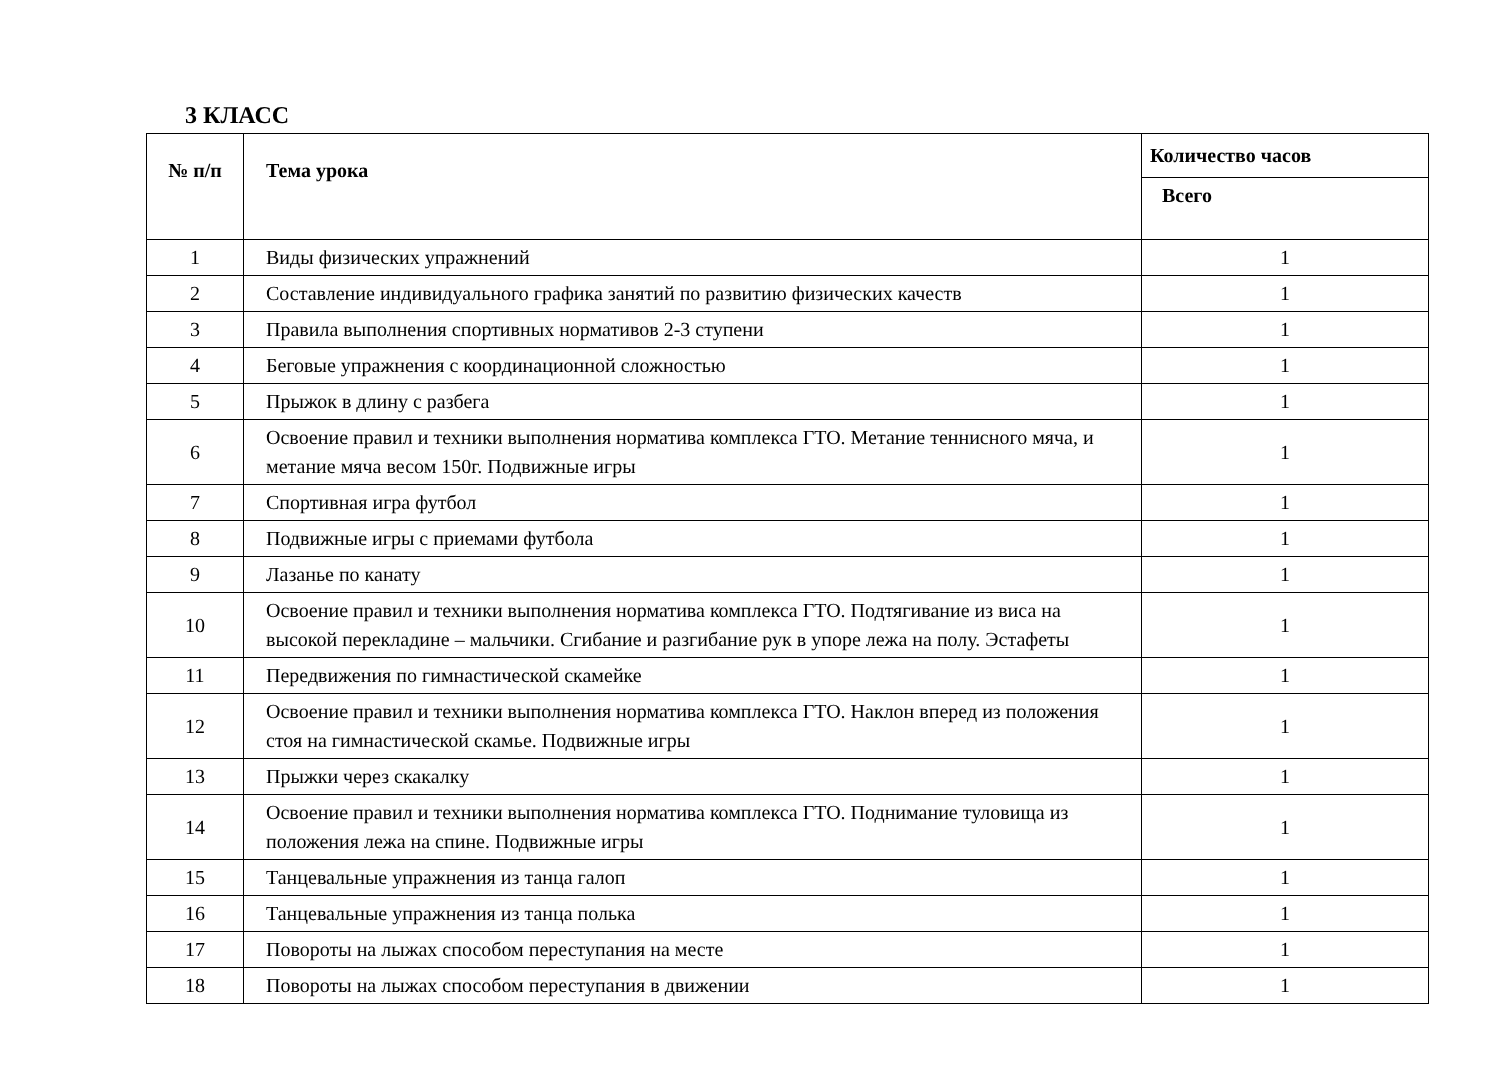3 КЛАСС
| № п/п | Тема урока | Количество часов |
| --- | --- | --- |
| | | Всего |
| 1 | Виды физических упражнений | 1 |
| 2 | Составление индивидуального графика занятий по развитию физических качеств | 1 |
| 3 | Правила выполнения спортивных нормативов 2-3 ступени | 1 |
| 4 | Беговые упражнения с координационной сложностью | 1 |
| 5 | Прыжок в длину с разбега | 1 |
| 6 | Освоение правил и техники выполнения норматива комплекса ГТО. Метание теннисного мяча, и метание мяча весом 150г. Подвижные игры | 1 |
| 7 | Спортивная игра футбол | 1 |
| 8 | Подвижные игры с приемами футбола | 1 |
| 9 | Лазанье по канату | 1 |
| 10 | Освоение правил и техники выполнения норматива комплекса ГТО. Подтягивание из виса на высокой перекладине – мальчики. Сгибание и разгибание рук в упоре лежа на полу. Эстафеты | 1 |
| 11 | Передвижения по гимнастической скамейке | 1 |
| 12 | Освоение правил и техники выполнения норматива комплекса ГТО. Наклон вперед из положения стоя на гимнастической скамье. Подвижные игры | 1 |
| 13 | Прыжки через скакалку | 1 |
| 14 | Освоение правил и техники выполнения норматива комплекса ГТО. Поднимание туловища из положения лежа на спине. Подвижные игры | 1 |
| 15 | Танцевальные упражнения из танца галоп | 1 |
| 16 | Танцевальные упражнения из танца полька | 1 |
| 17 | Повороты на лыжах способом переступания на месте | 1 |
| 18 | Повороты на лыжах способом переступания в движении | 1 |